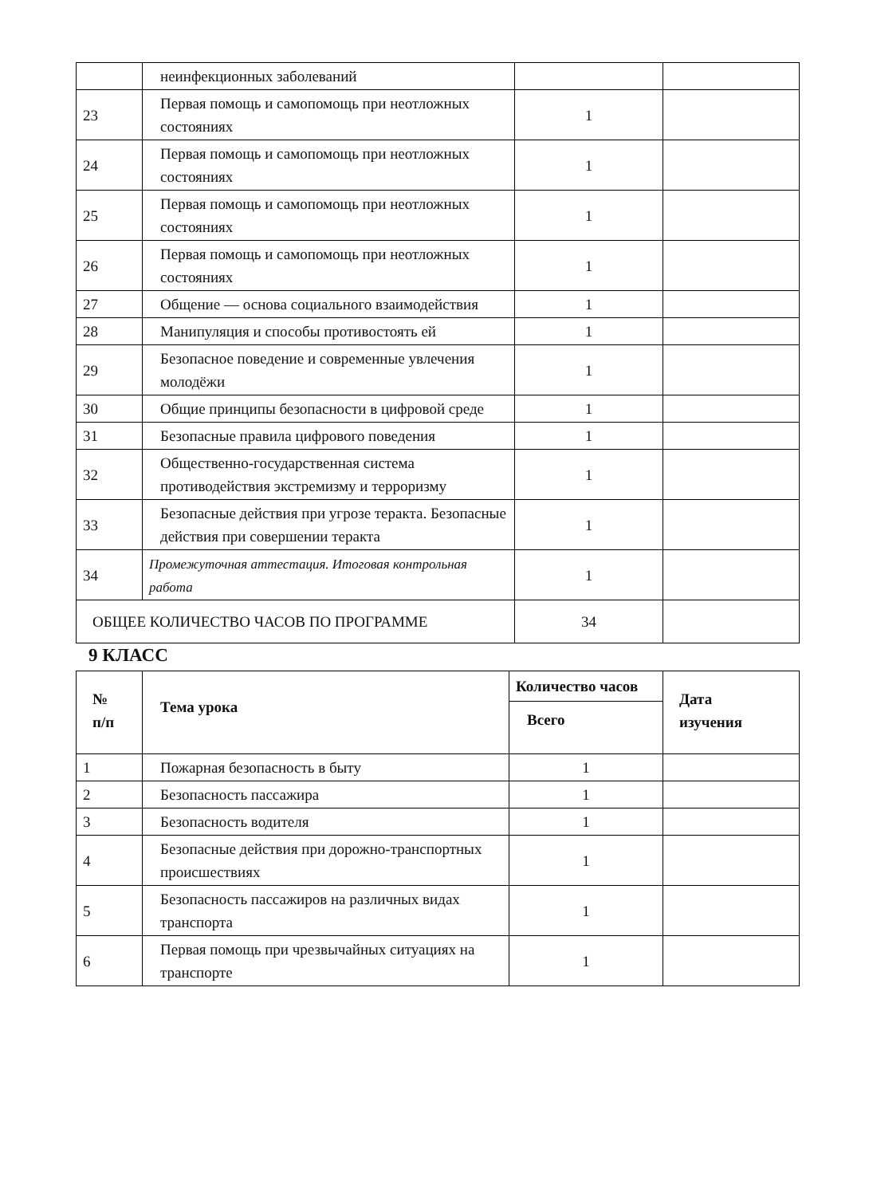| | неинфекционных заболеваний | | |
| 23 | Первая помощь и самопомощь при неотложных состояниях | 1 | |
| 24 | Первая помощь и самопомощь при неотложных состояниях | 1 | |
| 25 | Первая помощь и самопомощь при неотложных состояниях | 1 | |
| 26 | Первая помощь и самопомощь при неотложных состояниях | 1 | |
| 27 | Общение — основа социального взаимодействия | 1 | |
| 28 | Манипуляция и способы противостоять ей | 1 | |
| 29 | Безопасное поведение и современные увлечения молодёжи | 1 | |
| 30 | Общие принципы безопасности в цифровой среде | 1 | |
| 31 | Безопасные правила цифрового поведения | 1 | |
| 32 | Общественно-государственная система противодействия экстремизму и терроризму | 1 | |
| 33 | Безопасные действия при угрозе теракта. Безопасные действия при совершении теракта | 1 | |
| 34 | Промежуточная аттестация. Итоговая контрольная работа | 1 | |
| ОБЩЕЕ КОЛИЧЕСТВО ЧАСОВ ПО ПРОГРАММЕ | | 34 | |
9 КЛАСС
| № п/п | Тема урока | Количество часов | Дата изучения |
| --- | --- | --- | --- |
| | | Всего | |
| 1 | Пожарная безопасность в быту | 1 | |
| 2 | Безопасность пассажира | 1 | |
| 3 | Безопасность водителя | 1 | |
| 4 | Безопасные действия при дорожно-транспортных происшествиях | 1 | |
| 5 | Безопасность пассажиров на различных видах транспорта | 1 | |
| 6 | Первая помощь при чрезвычайных ситуациях на транспорте | 1 | |